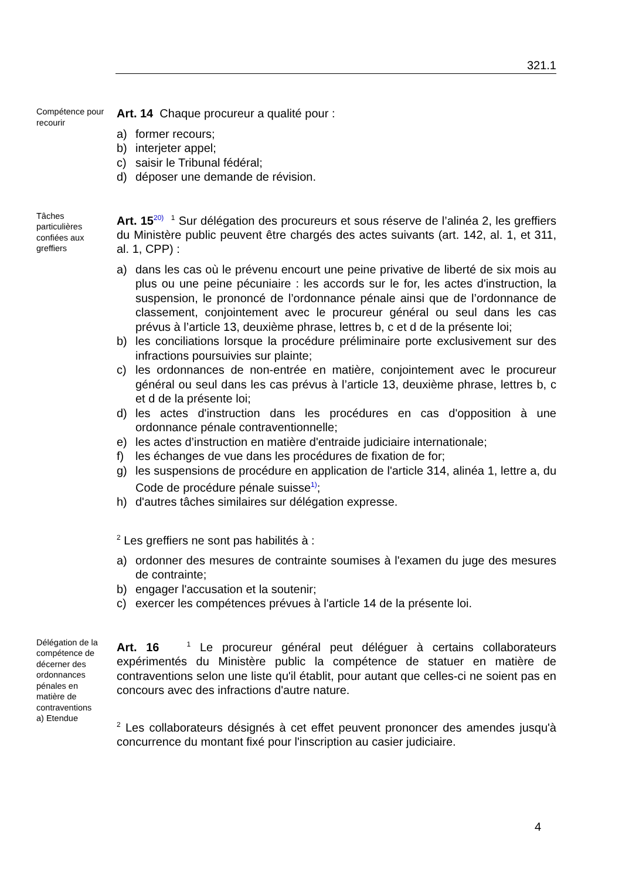321.1
Compétence pour recourir
Art. 14 Chaque procureur a qualité pour :
a) former recours;
b) interjeter appel;
c) saisir le Tribunal fédéral;
d) déposer une demande de révision.
Tâches particulières confiées aux greffiers
Art. 15<sup>20)</sup> <sup>1</sup> Sur délégation des procureurs et sous réserve de l’alinéa 2, les greffiers du Ministère public peuvent être chargés des actes suivants (art. 142, al. 1, et 311, al. 1, CPP) :
a) dans les cas où le prévenu encourt une peine privative de liberté de six mois au plus ou une peine pécuniaire : les accords sur le for, les actes d'instruction, la suspension, le prononcé de l’ordonnance pénale ainsi que de l’ordonnance de classement, conjointement avec le procureur général ou seul dans les cas prévus à l’article 13, deuxième phrase, lettres b, c et d de la présente loi;
b) les conciliations lorsque la procédure préliminaire porte exclusivement sur des infractions poursuivies sur plainte;
c) les ordonnances de non-entrée en matière, conjointement avec le procureur général ou seul dans les cas prévus à l’article 13, deuxième phrase, lettres b, c et d de la présente loi;
d) les actes d'instruction dans les procédures en cas d'opposition à une ordonnance pénale contraventionnelle;
e) les actes d’instruction en matière d'entraide judiciaire internationale;
f) les échanges de vue dans les procédures de fixation de for;
g) les suspensions de procédure en application de l'article 314, alinéa 1, lettre a, du Code de procédure pénale suisse<sup>1)</sup>;
h) d'autres tâches similaires sur délégation expresse.
<sup>2</sup> Les greffiers ne sont pas habilités à :
a) ordonner des mesures de contrainte soumises à l'examen du juge des mesures de contrainte;
b) engager l'accusation et la soutenir;
c) exercer les compétences prévues à l'article 14 de la présente loi.
Délégation de la compétence de décerner des ordonnances pénales en matière de contraventions
a) Etendue
Art. 16 <sup>1</sup> Le procureur général peut déléguer à certains collaborateurs expérimentés du Ministère public la compétence de statuer en matière de contraventions selon une liste qu'il établit, pour autant que celles-ci ne soient pas en concours avec des infractions d'autre nature.
<sup>2</sup> Les collaborateurs désignés à cet effet peuvent prononcer des amendes jusqu'à concurrence du montant fixé pour l'inscription au casier judiciaire.
4